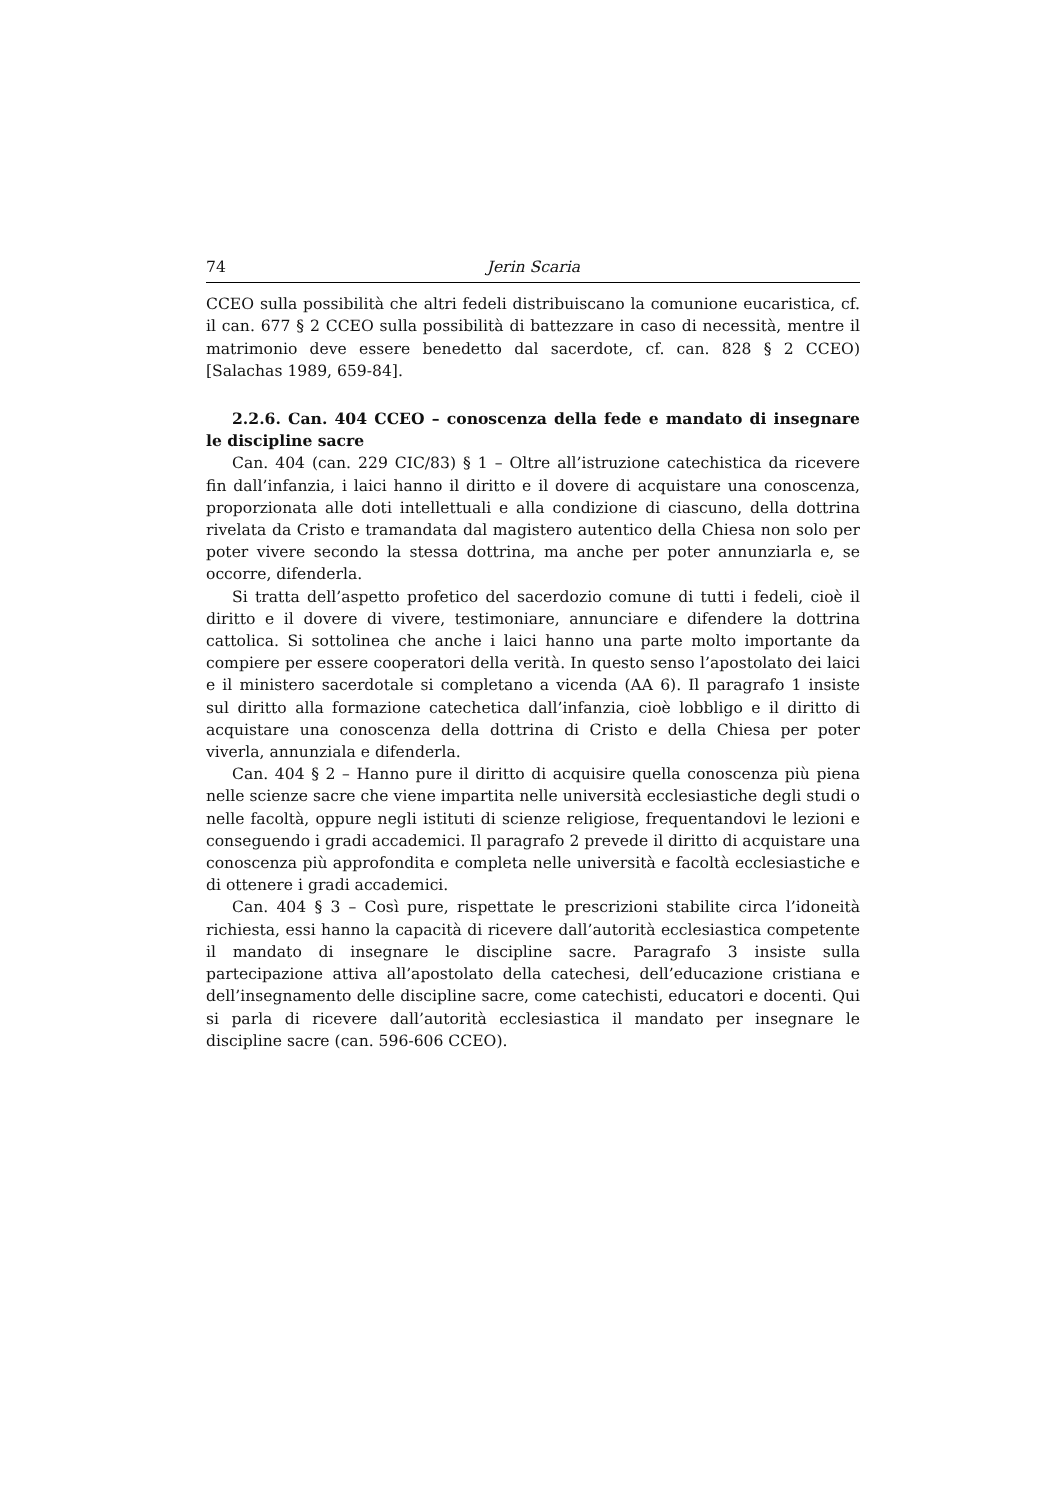74 Jerin Scaria
CCEO sulla possibilità che altri fedeli distribuiscano la comunione eucaristica, cf. il can. 677 § 2 CCEO sulla possibilità di battezzare in caso di necessità, mentre il matrimonio deve essere benedetto dal sacerdote, cf. can. 828 § 2 CCEO) [Salachas 1989, 659-84].
2.2.6. Can. 404 CCEO – conoscenza della fede e mandato di insegnare le discipline sacre
Can. 404 (can. 229 CIC/83) § 1 – Oltre all’istruzione catechistica da ricevere fin dall’infanzia, i laici hanno il diritto e il dovere di acquistare una conoscenza, proporzionata alle doti intellettuali e alla condizione di ciascuno, della dottrina rivelata da Cristo e tramandata dal magistero autentico della Chiesa non solo per poter vivere secondo la stessa dottrina, ma anche per poter annunziarla e, se occorre, difenderla.
Si tratta dell’aspetto profetico del sacerdozio comune di tutti i fedeli, cioè il diritto e il dovere di vivere, testimoniare, annunciare e difendere la dottrina cattolica. Si sottolinea che anche i laici hanno una parte molto importante da compiere per essere cooperatori della verità. In questo senso l’apostolato dei laici e il ministero sacerdotale si completano a vicenda (AA 6). Il paragrafo 1 insiste sul diritto alla formazione catechetica dall’infanzia, cioè lobbligo e il diritto di acquistare una conoscenza della dottrina di Cristo e della Chiesa per poter viverla, annunziala e difenderla.
Can. 404 § 2 – Hanno pure il diritto di acquisire quella conoscenza più piena nelle scienze sacre che viene impartita nelle università ecclesiastiche degli studi o nelle facoltà, oppure negli istituti di scienze religiose, frequentandovi le lezioni e conseguendo i gradi accademici. Il paragrafo 2 prevede il diritto di acquistare una conoscenza più approfondita e completa nelle università e facoltà ecclesiastiche e di ottenere i gradi accademici.
Can. 404 § 3 – Così pure, rispettate le prescrizioni stabilite circa l’idoneità richiesta, essi hanno la capacità di ricevere dall’autorità ecclesiastica competente il mandato di insegnare le discipline sacre. Paragrafo 3 insiste sulla partecipazione attiva all’apostolato della catechesi, dell’educazione cristiana e dell’insegnamento delle discipline sacre, come catechisti, educatori e docenti. Qui si parla di ricevere dall’autorità ecclesiastica il mandato per insegnare le discipline sacre (can. 596-606 CCEO).